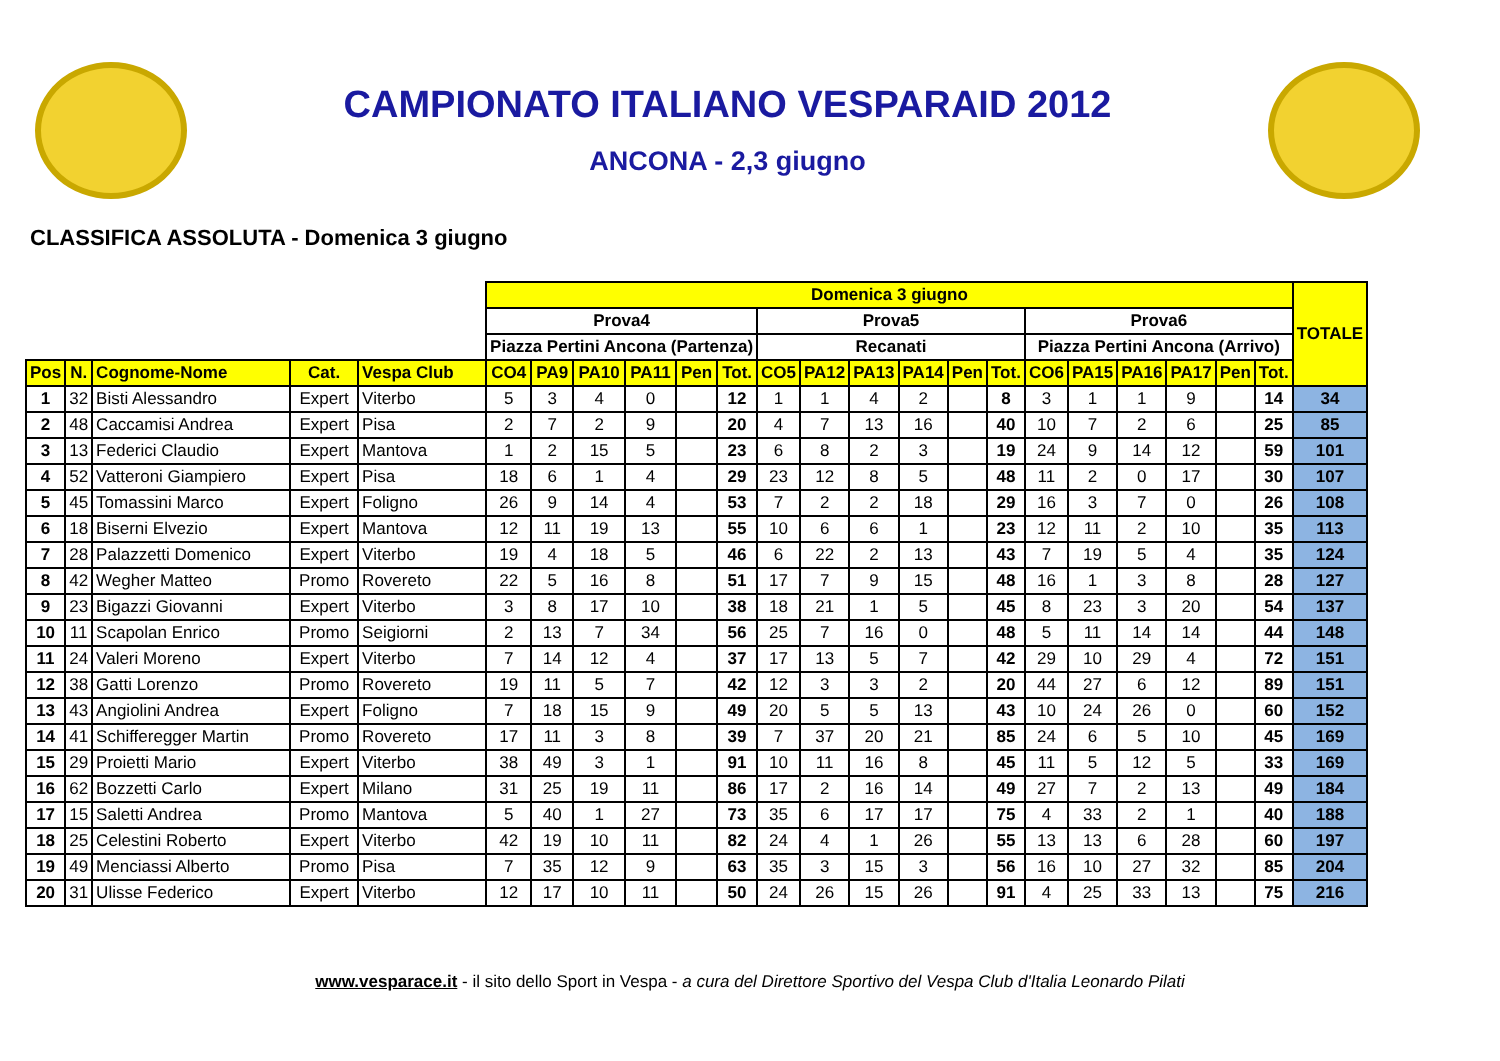CAMPIONATO ITALIANO VESPARAID 2012
ANCONA - 2,3 giugno
CLASSIFICA ASSOLUTA - Domenica 3 giugno
| | | | | | Domenica 3 giugno | | | | | | | | | | | | | | | | | | TOTALE |
| | | | | | Prova4 | | | | | | Prova5 | | | | | | Prova6 | | | | | | |
| | | | | | Piazza Pertini Ancona (Partenza) | | | | | | Recanati | | | | | | Piazza Pertini Ancona (Arrivo) | | | | | | |
| Pos | N. | Cognome-Nome | Cat. | Vespa Club | CO4 | PA9 | PA10 | PA11 | Pen | Tot. | CO5 | PA12 | PA13 | PA14 | Pen | Tot. | CO6 | PA15 | PA16 | PA17 | Pen | Tot. | |
| 1 | 32 | Bisti Alessandro | Expert | Viterbo | 5 | 3 | 4 | 0 | | 12 | 1 | 1 | 4 | 2 | | 8 | 3 | 1 | 1 | 9 | | 14 | 34 |
| 2 | 48 | Caccamisi Andrea | Expert | Pisa | 2 | 7 | 2 | 9 | | 20 | 4 | 7 | 13 | 16 | | 40 | 10 | 7 | 2 | 6 | | 25 | 85 |
| 3 | 13 | Federici Claudio | Expert | Mantova | 1 | 2 | 15 | 5 | | 23 | 6 | 8 | 2 | 3 | | 19 | 24 | 9 | 14 | 12 | | 59 | 101 |
| 4 | 52 | Vatteroni Giampiero | Expert | Pisa | 18 | 6 | 1 | 4 | | 29 | 23 | 12 | 8 | 5 | | 48 | 11 | 2 | 0 | 17 | | 30 | 107 |
| 5 | 45 | Tomassini Marco | Expert | Foligno | 26 | 9 | 14 | 4 | | 53 | 7 | 2 | 2 | 18 | | 29 | 16 | 3 | 7 | 0 | | 26 | 108 |
| 6 | 18 | Biserni Elvezio | Expert | Mantova | 12 | 11 | 19 | 13 | | 55 | 10 | 6 | 6 | 1 | | 23 | 12 | 11 | 2 | 10 | | 35 | 113 |
| 7 | 28 | Palazzetti Domenico | Expert | Viterbo | 19 | 4 | 18 | 5 | | 46 | 6 | 22 | 2 | 13 | | 43 | 7 | 19 | 5 | 4 | | 35 | 124 |
| 8 | 42 | Wegher Matteo | Promo | Rovereto | 22 | 5 | 16 | 8 | | 51 | 17 | 7 | 9 | 15 | | 48 | 16 | 1 | 3 | 8 | | 28 | 127 |
| 9 | 23 | Bigazzi Giovanni | Expert | Viterbo | 3 | 8 | 17 | 10 | | 38 | 18 | 21 | 1 | 5 | | 45 | 8 | 23 | 3 | 20 | | 54 | 137 |
| 10 | 11 | Scapolan Enrico | Promo | Seigiorni | 2 | 13 | 7 | 34 | | 56 | 25 | 7 | 16 | 0 | | 48 | 5 | 11 | 14 | 14 | | 44 | 148 |
| 11 | 24 | Valeri Moreno | Expert | Viterbo | 7 | 14 | 12 | 4 | | 37 | 17 | 13 | 5 | 7 | | 42 | 29 | 10 | 29 | 4 | | 72 | 151 |
| 12 | 38 | Gatti Lorenzo | Promo | Rovereto | 19 | 11 | 5 | 7 | | 42 | 12 | 3 | 3 | 2 | | 20 | 44 | 27 | 6 | 12 | | 89 | 151 |
| 13 | 43 | Angiolini Andrea | Expert | Foligno | 7 | 18 | 15 | 9 | | 49 | 20 | 5 | 5 | 13 | | 43 | 10 | 24 | 26 | 0 | | 60 | 152 |
| 14 | 41 | Schifferegger Martin | Promo | Rovereto | 17 | 11 | 3 | 8 | | 39 | 7 | 37 | 20 | 21 | | 85 | 24 | 6 | 5 | 10 | | 45 | 169 |
| 15 | 29 | Proietti Mario | Expert | Viterbo | 38 | 49 | 3 | 1 | | 91 | 10 | 11 | 16 | 8 | | 45 | 11 | 5 | 12 | 5 | | 33 | 169 |
| 16 | 62 | Bozzetti Carlo | Expert | Milano | 31 | 25 | 19 | 11 | | 86 | 17 | 2 | 16 | 14 | | 49 | 27 | 7 | 2 | 13 | | 49 | 184 |
| 17 | 15 | Saletti Andrea | Promo | Mantova | 5 | 40 | 1 | 27 | | 73 | 35 | 6 | 17 | 17 | | 75 | 4 | 33 | 2 | 1 | | 40 | 188 |
| 18 | 25 | Celestini Roberto | Expert | Viterbo | 42 | 19 | 10 | 11 | | 82 | 24 | 4 | 1 | 26 | | 55 | 13 | 13 | 6 | 28 | | 60 | 197 |
| 19 | 49 | Menciassi Alberto | Promo | Pisa | 7 | 35 | 12 | 9 | | 63 | 35 | 3 | 15 | 3 | | 56 | 16 | 10 | 27 | 32 | | 85 | 204 |
| 20 | 31 | Ulisse Federico | Expert | Viterbo | 12 | 17 | 10 | 11 | | 50 | 24 | 26 | 15 | 26 | | 91 | 4 | 25 | 33 | 13 | | 75 | 216 |
www.vesparace.it - il sito dello Sport in Vespa - a cura del Direttore Sportivo del Vespa Club d'Italia Leonardo Pilati